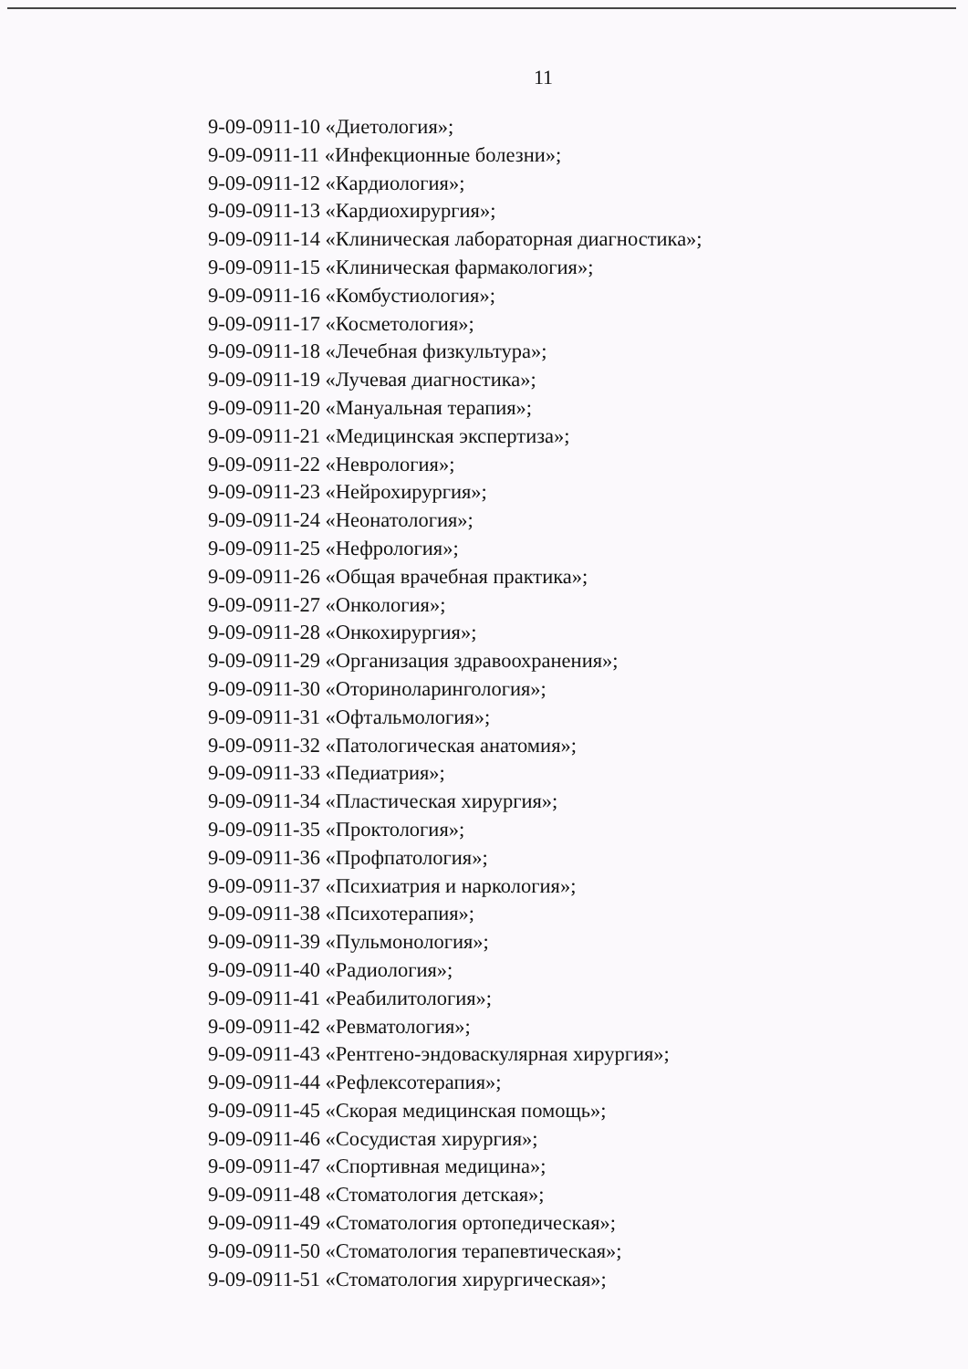11
9-09-0911-10 «Диетология»;
9-09-0911-11 «Инфекционные болезни»;
9-09-0911-12 «Кардиология»;
9-09-0911-13 «Кардиохирургия»;
9-09-0911-14 «Клиническая лабораторная диагностика»;
9-09-0911-15 «Клиническая фармакология»;
9-09-0911-16 «Комбустиология»;
9-09-0911-17 «Косметология»;
9-09-0911-18 «Лечебная физкультура»;
9-09-0911-19 «Лучевая диагностика»;
9-09-0911-20 «Мануальная терапия»;
9-09-0911-21 «Медицинская экспертиза»;
9-09-0911-22 «Неврология»;
9-09-0911-23 «Нейрохирургия»;
9-09-0911-24 «Неонатология»;
9-09-0911-25 «Нефрология»;
9-09-0911-26 «Общая врачебная практика»;
9-09-0911-27 «Онкология»;
9-09-0911-28 «Онкохирургия»;
9-09-0911-29 «Организация здравоохранения»;
9-09-0911-30 «Оториноларингология»;
9-09-0911-31 «Офтальмология»;
9-09-0911-32 «Патологическая анатомия»;
9-09-0911-33 «Педиатрия»;
9-09-0911-34 «Пластическая хирургия»;
9-09-0911-35 «Проктология»;
9-09-0911-36 «Профпатология»;
9-09-0911-37 «Психиатрия и наркология»;
9-09-0911-38 «Психотерапия»;
9-09-0911-39 «Пульмонология»;
9-09-0911-40 «Радиология»;
9-09-0911-41 «Реабилитология»;
9-09-0911-42 «Ревматология»;
9-09-0911-43 «Рентгено-эндоваскулярная хирургия»;
9-09-0911-44 «Рефлексотерапия»;
9-09-0911-45 «Скорая медицинская помощь»;
9-09-0911-46 «Сосудистая хирургия»;
9-09-0911-47 «Спортивная медицина»;
9-09-0911-48 «Стоматология детская»;
9-09-0911-49 «Стоматология ортопедическая»;
9-09-0911-50 «Стоматология терапевтическая»;
9-09-0911-51 «Стоматология хирургическая»;